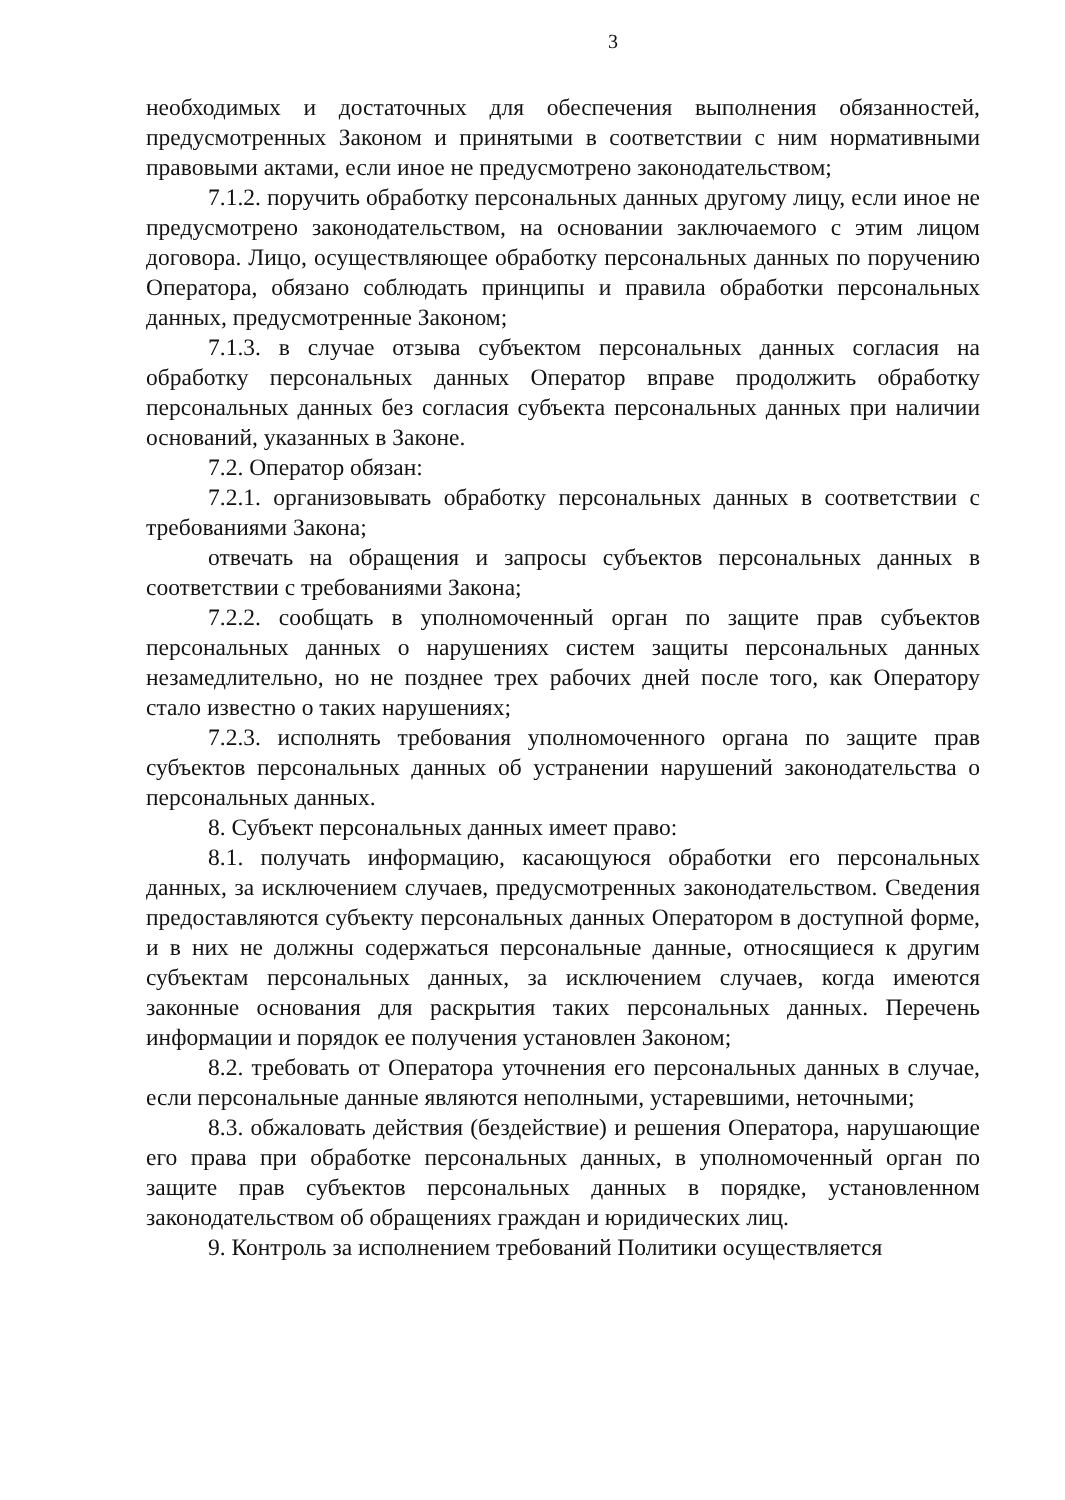3
необходимых и достаточных для обеспечения выполнения обязанностей, предусмотренных Законом и принятыми в соответствии с ним нормативными правовыми актами, если иное не предусмотрено законодательством;
7.1.2. поручить обработку персональных данных другому лицу, если иное не предусмотрено законодательством, на основании заключаемого с этим лицом договора. Лицо, осуществляющее обработку персональных данных по поручению Оператора, обязано соблюдать принципы и правила обработки персональных данных, предусмотренные Законом;
7.1.3. в случае отзыва субъектом персональных данных согласия на обработку персональных данных Оператор вправе продолжить обработку персональных данных без согласия субъекта персональных данных при наличии оснований, указанных в Законе.
7.2. Оператор обязан:
7.2.1. организовывать обработку персональных данных в соответствии с требованиями Закона;
отвечать на обращения и запросы субъектов персональных данных в соответствии с требованиями Закона;
7.2.2. сообщать в уполномоченный орган по защите прав субъектов персональных данных о нарушениях систем защиты персональных данных незамедлительно, но не позднее трех рабочих дней после того, как Оператору стало известно о таких нарушениях;
7.2.3. исполнять требования уполномоченного органа по защите прав субъектов персональных данных об устранении нарушений законодательства о персональных данных.
8. Субъект персональных данных имеет право:
8.1. получать информацию, касающуюся обработки его персональных данных, за исключением случаев, предусмотренных законодательством. Сведения предоставляются субъекту персональных данных Оператором в доступной форме, и в них не должны содержаться персональные данные, относящиеся к другим субъектам персональных данных, за исключением случаев, когда имеются законные основания для раскрытия таких персональных данных. Перечень информации и порядок ее получения установлен Законом;
8.2. требовать от Оператора уточнения его персональных данных в случае, если персональные данные являются неполными, устаревшими, неточными;
8.3. обжаловать действия (бездействие) и решения Оператора, нарушающие его права при обработке персональных данных, в уполномоченный орган по защите прав субъектов персональных данных в порядке, установленном законодательством об обращениях граждан и юридических лиц.
9. Контроль за исполнением требований Политики осуществляется